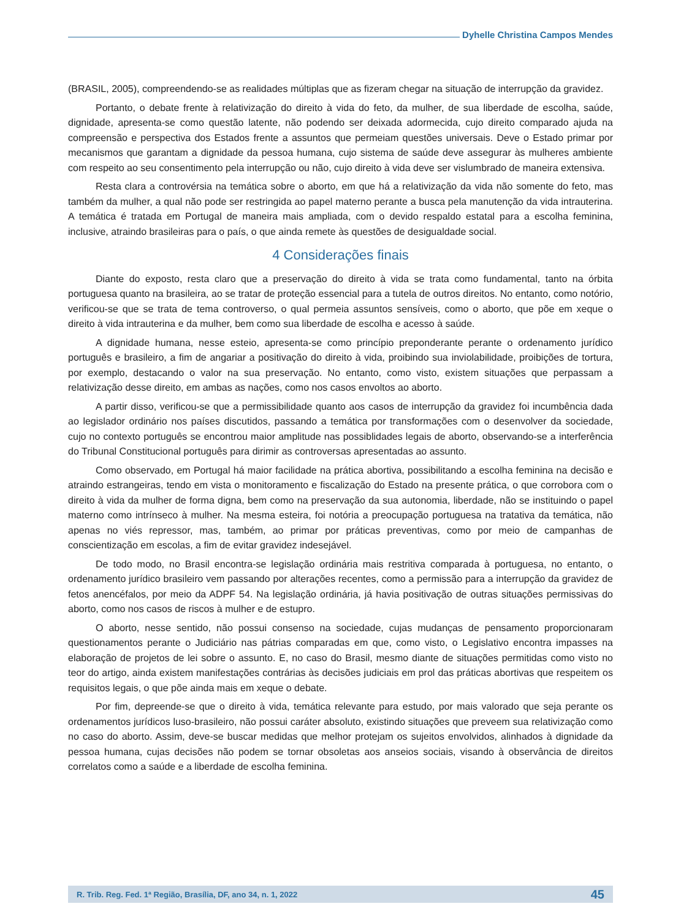Dyhelle Christina Campos Mendes
(BRASIL, 2005), compreendendo-se as realidades múltiplas que as fizeram chegar na situação de interrupção da gravidez.
Portanto, o debate frente à relativização do direito à vida do feto, da mulher, de sua liberdade de escolha, saúde, dignidade, apresenta-se como questão latente, não podendo ser deixada adormecida, cujo direito comparado ajuda na compreensão e perspectiva dos Estados frente a assuntos que permeiam questões universais. Deve o Estado primar por mecanismos que garantam a dignidade da pessoa humana, cujo sistema de saúde deve assegurar às mulheres ambiente com respeito ao seu consentimento pela interrupção ou não, cujo direito à vida deve ser vislumbrado de maneira extensiva.
Resta clara a controvérsia na temática sobre o aborto, em que há a relativização da vida não somente do feto, mas também da mulher, a qual não pode ser restringida ao papel materno perante a busca pela manutenção da vida intrauterina. A temática é tratada em Portugal de maneira mais ampliada, com o devido respaldo estatal para a escolha feminina, inclusive, atraindo brasileiras para o país, o que ainda remete às questões de desigualdade social.
4 Considerações finais
Diante do exposto, resta claro que a preservação do direito à vida se trata como fundamental, tanto na órbita portuguesa quanto na brasileira, ao se tratar de proteção essencial para a tutela de outros direitos. No entanto, como notório, verificou-se que se trata de tema controverso, o qual permeia assuntos sensíveis, como o aborto, que põe em xeque o direito à vida intrauterina e da mulher, bem como sua liberdade de escolha e acesso à saúde.
A dignidade humana, nesse esteio, apresenta-se como princípio preponderante perante o ordenamento jurídico português e brasileiro, a fim de angariar a positivação do direito à vida, proibindo sua inviolabilidade, proibições de tortura, por exemplo, destacando o valor na sua preservação. No entanto, como visto, existem situações que perpassam a relativização desse direito, em ambas as nações, como nos casos envoltos ao aborto.
A partir disso, verificou-se que a permissibilidade quanto aos casos de interrupção da gravidez foi incumbência dada ao legislador ordinário nos países discutidos, passando a temática por transformações com o desenvolver da sociedade, cujo no contexto português se encontrou maior amplitude nas possiblidades legais de aborto, observando-se a interferência do Tribunal Constitucional português para dirimir as controversas apresentadas ao assunto.
Como observado, em Portugal há maior facilidade na prática abortiva, possibilitando a escolha feminina na decisão e atraindo estrangeiras, tendo em vista o monitoramento e fiscalização do Estado na presente prática, o que corrobora com o direito à vida da mulher de forma digna, bem como na preservação da sua autonomia, liberdade, não se instituindo o papel materno como intrínseco à mulher. Na mesma esteira, foi notória a preocupação portuguesa na tratativa da temática, não apenas no viés repressor, mas, também, ao primar por práticas preventivas, como por meio de campanhas de conscientização em escolas, a fim de evitar gravidez indesejável.
De todo modo, no Brasil encontra-se legislação ordinária mais restritiva comparada à portuguesa, no entanto, o ordenamento jurídico brasileiro vem passando por alterações recentes, como a permissão para a interrupção da gravidez de fetos anencéfalos, por meio da ADPF 54. Na legislação ordinária, já havia positivação de outras situações permissivas do aborto, como nos casos de riscos à mulher e de estupro.
O aborto, nesse sentido, não possui consenso na sociedade, cujas mudanças de pensamento proporcionaram questionamentos perante o Judiciário nas pátrias comparadas em que, como visto, o Legislativo encontra impasses na elaboração de projetos de lei sobre o assunto. E, no caso do Brasil, mesmo diante de situações permitidas como visto no teor do artigo, ainda existem manifestações contrárias às decisões judiciais em prol das práticas abortivas que respeitem os requisitos legais, o que põe ainda mais em xeque o debate.
Por fim, depreende-se que o direito à vida, temática relevante para estudo, por mais valorado que seja perante os ordenamentos jurídicos luso-brasileiro, não possui caráter absoluto, existindo situações que preveem sua relativização como no caso do aborto. Assim, deve-se buscar medidas que melhor protejam os sujeitos envolvidos, alinhados à dignidade da pessoa humana, cujas decisões não podem se tornar obsoletas aos anseios sociais, visando à observância de direitos correlatos como a saúde e a liberdade de escolha feminina.
R. Trib. Reg. Fed. 1ª Região, Brasília, DF, ano 34, n. 1, 2022 45